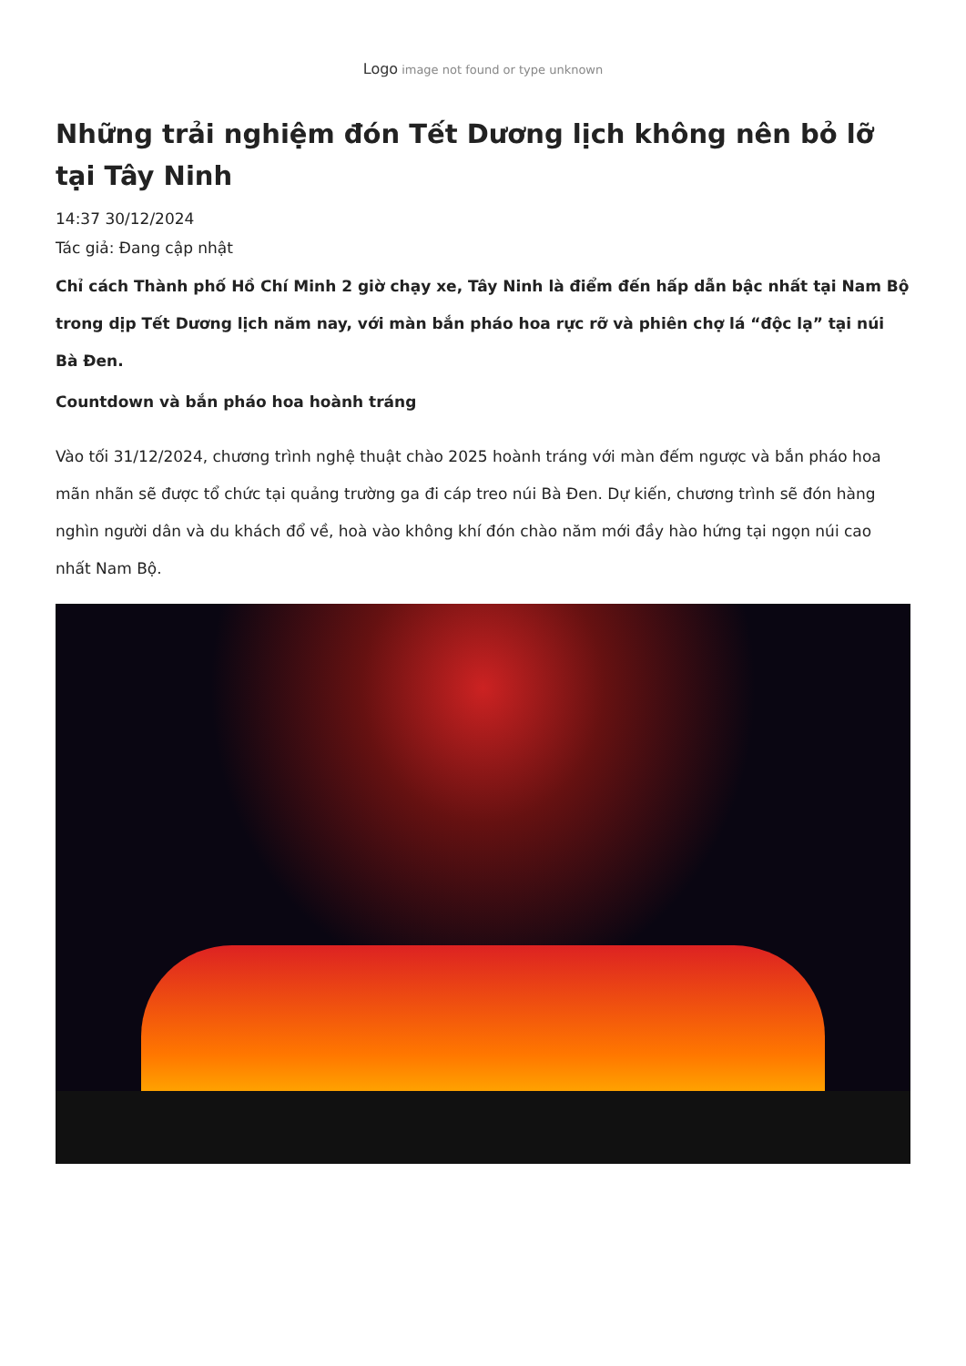Logo image not found or type unknown
Những trải nghiệm đón Tết Dương lịch không nên bỏ lỡ tại Tây Ninh
14:37 30/12/2024
Tác giả: Đang cập nhật
Chỉ cách Thành phố Hồ Chí Minh 2 giờ chạy xe, Tây Ninh là điểm đến hấp dẫn bậc nhất tại Nam Bộ trong dịp Tết Dương lịch năm nay, với màn bắn pháo hoa rực rỡ và phiên chợ lá “độc lạ” tại núi Bà Đen.
Countdown và bắn pháo hoa hoành tráng
Vào tối 31/12/2024, chương trình nghệ thuật chào 2025 hoành tráng với màn đếm ngược và bắn pháo hoa mãn nhãn sẽ được tổ chức tại quảng trường ga đi cáp treo núi Bà Đen. Dự kiến, chương trình sẽ đón hàng nghìn người dân và du khách đổ về, hoà vào không khí đón chào năm mới đầy hào hứng tại ngọn núi cao nhất Nam Bộ.